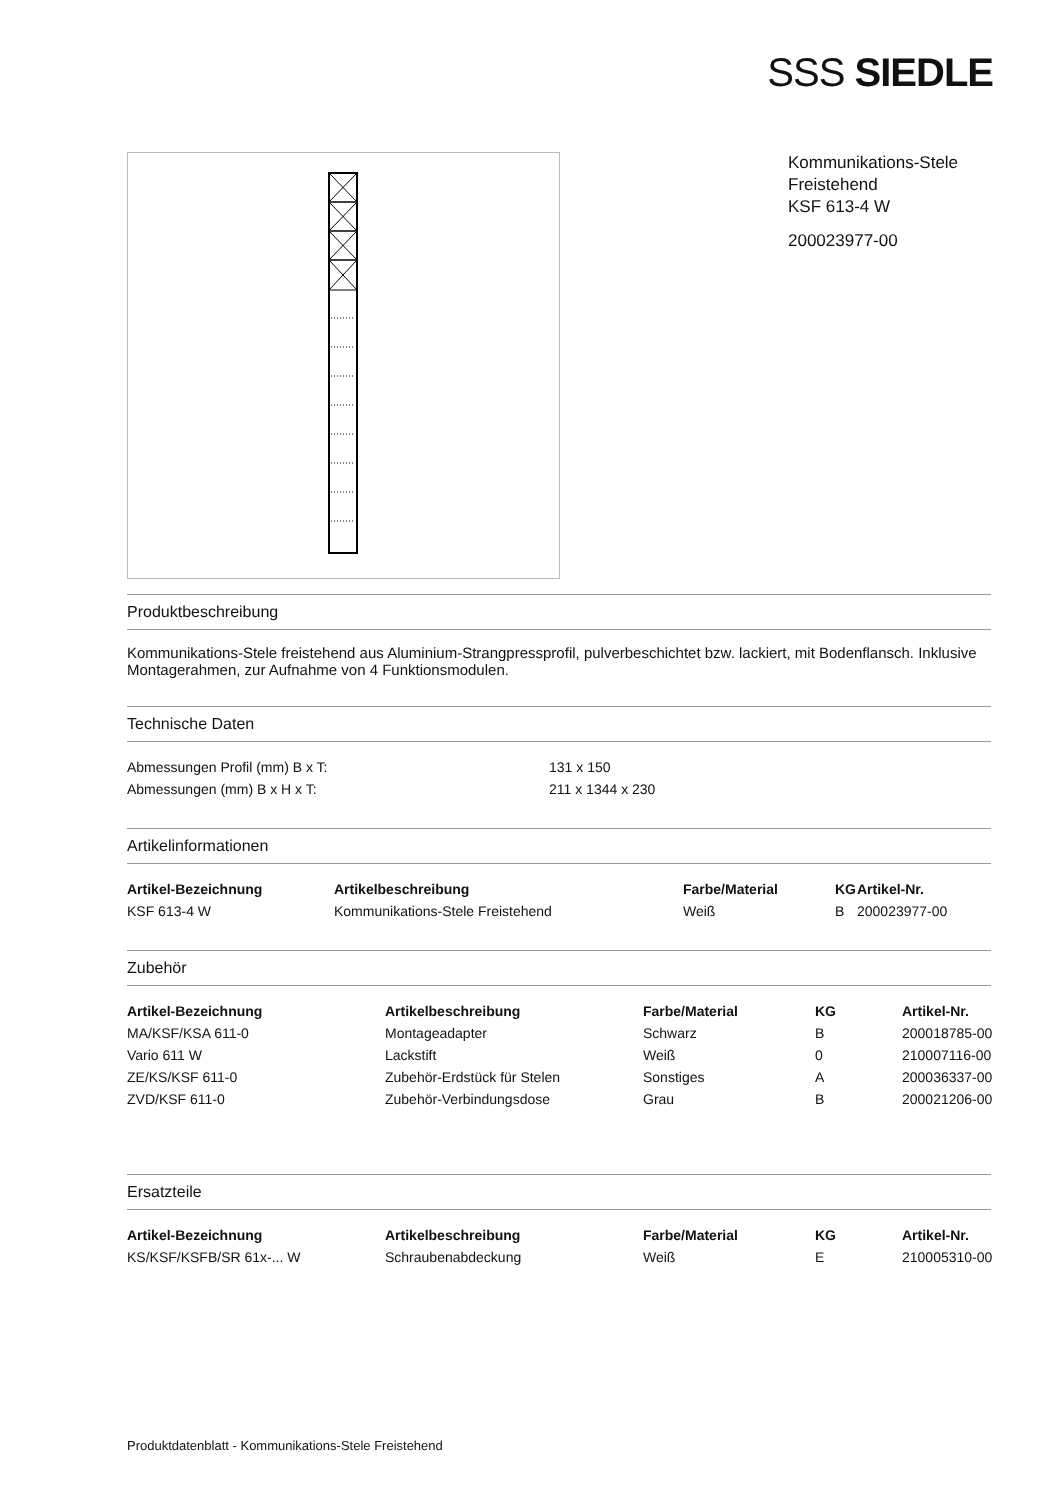SSS SIEDLE
Kommunikations-Stele
Freistehend
KSF 613-4 W
200023977-00
Produktbeschreibung
Kommunikations-Stele freistehend aus Aluminium-Strangpressprofil, pulverbeschichtet bzw. lackiert, mit Bodenflansch. Inklusive Montagerahmen, zur Aufnahme von 4 Funktionsmodulen.
Technische Daten
| Abmessungen Profil (mm) B x T: | 131 x 150 |
| Abmessungen (mm) B x H x T: | 211 x 1344 x 230 |
Artikelinformationen
| Artikel-Bezeichnung | Artikelbeschreibung | Farbe/Material | KG | Artikel-Nr. |
| --- | --- | --- | --- | --- |
| KSF 613-4 W | Kommunikations-Stele Freistehend | Weiß | B | 200023977-00 |
Zubehör
| Artikel-Bezeichnung | Artikelbeschreibung | Farbe/Material | KG | Artikel-Nr. |
| --- | --- | --- | --- | --- |
| MA/KSF/KSA 611-0 | Montageadapter | Schwarz | B | 200018785-00 |
| Vario 611 W | Lackstift | Weiß | 0 | 210007116-00 |
| ZE/KS/KSF 611-0 | Zubehör-Erdstück für Stelen | Sonstiges | A | 200036337-00 |
| ZVD/KSF 611-0 | Zubehör-Verbindungsdose | Grau | B | 200021206-00 |
Ersatzteile
| Artikel-Bezeichnung | Artikelbeschreibung | Farbe/Material | KG | Artikel-Nr. |
| --- | --- | --- | --- | --- |
| KS/KSF/KSFB/SR 61x-... W | Schraubenabdeckung | Weiß | E | 210005310-00 |
Produktdatenblatt - Kommunikations-Stele Freistehend